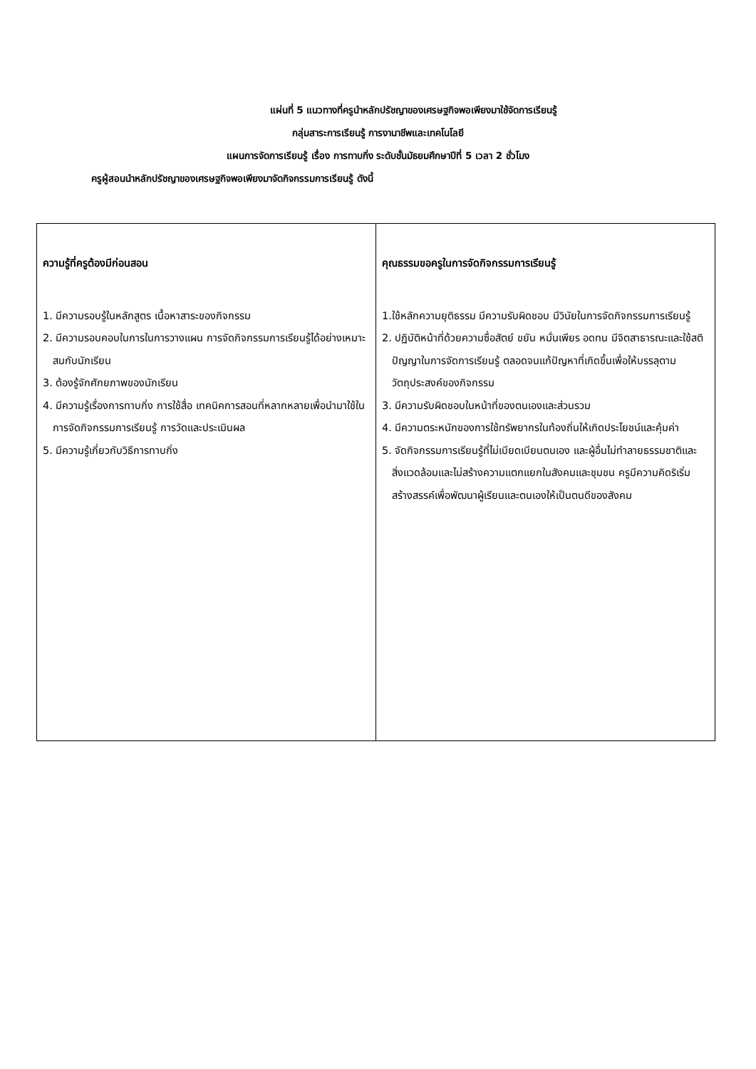แผ่นที่ 5 แนวทางที่ครูนำหลักปรัชญาของเศรษฐกิจพอเพียงมาใช้จัดการเรียนรู้
กลุ่มสาระการเรียนรู้ การงานาชีพและเทคโนโลยี
แผนการจัดการเรียนรู้ เรื่อง การทาบกิ่ง ระดับชั้นมัธยมศึกษาปีที่ 5 เวลา 2 ชั่วโมง
ครูผู้สอนนำหลักปรัชญาของเศรษฐกิจพอเพียงมาจัดกิจกรรมการเรียนรู้ ดังนี้
| ความรู้ที่ครูต้องมีก่อนสอน 1. มีความรอบรู้ในหลักสูตร เนื้อหาสาระของกิจกรรม 2. มีความรอบคอบในการในการวางแผน การจัดกิจกรรมการเรียนรู้ได้อย่างเหมาะสมกับนักเรียน 3. ต้องรู้จักศักยภาพของนักเรียน 4. มีความรู้เรื่องการทาบกิ่ง การใช้สื่อ เทคนิคการสอนที่หลากหลายเพื่อนำมาใช้ในการจัดกิจกรรมการเรียนรู้ การวัดและประเมินผล 5. มีความรู้เกี่ยวกับวิธีการทาบกิ่ง | คุณธรรมขอครูในการจัดกิจกรรมการเรียนรู้ 1.ใช้หลักความยุติธรรม มีความรับผิดชอบ มีวินัยในการจัดกิจกรรมการเรียนรู้ 2. ปฏิบัติหน้าที่ด้วยความซื่อสัตย์ ขยัน หมั่นเพียร อดทน มีจิตสาธารณะและใช้สติปัญญาในการจัดการเรียนรู้ ตลอดจนแก้ปัญหาที่เกิดขึ้นเพื่อให้บรรลุตามวัตถุประสงค์ของกิจกรรม 3. มีความรับผิดชอบในหน้าที่ของตนเองและส่วนรวม 4. มีความตระหนักของการใช้ทรัพยากรในท้องถิ่นให้เกิดประโยชน์และคุ้มค่า 5. จัดกิจกรรมการเรียนรู้ที่ไม่เบียดเบียนตนเอง และผู้อื่นไม่ทำลายธรรมชาติและสิ่งแวดล้อมและไม่สร้างความแตกแยกในสังคมและชุมชน ครูมีความคิดริเริ่มสร้างสรรค์เพื่อพัฒนาผู้เรียนและตนเองให้เป็นตนดีของสังคม |